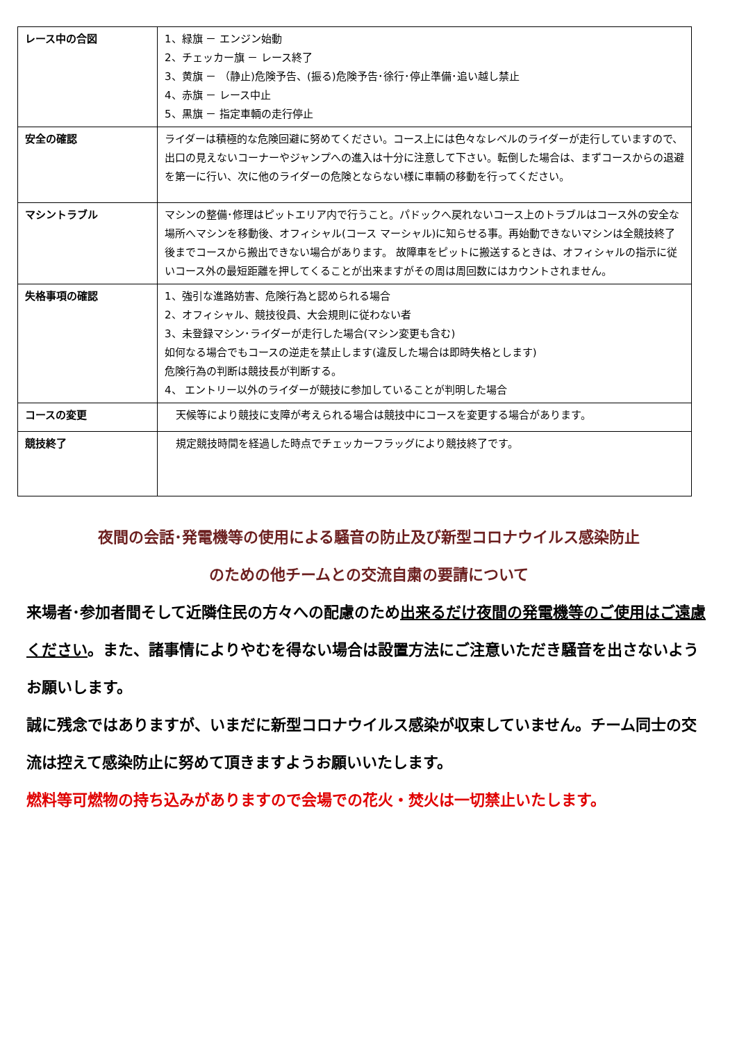| レース中の合図 | 1、緑旗 － エンジン始動 2、チェッカー旗 － レース終了 3、黄旗 － （静止)危険予告、(振る)危険予告･徐行･停止準備･追い越し禁止 4、赤旗 － レース中止 5、黒旗 － 指定車輌の走行停止 |
| 安全の確認 | ライダーは積極的な危険回避に努めてください。コース上には色々なレベルのライダーが走行していますので、出口の見えないコーナーやジャンプへの進入は十分に注意して下さい。転倒した場合は、まずコースからの退避を第一に行い、次に他のライダーの危険とならない様に車輌の移動を行ってください。 |
| マシントラブル | マシンの整備･修理はピットエリア内で行うこと。パドックへ戻れないコース上のトラブルはコース外の安全な場所へマシンを移動後、オフィシャル(コース マーシャル)に知らせる事。再始動できないマシンは全競技終了後までコースから搬出できない場合があります。 故障車をピットに搬送するときは、オフィシャルの指示に従いコース外の最短距離を押してくることが出来ますがその周は周回数にはカウントされません。 |
| 失格事項の確認 | 1、強引な進路妨害、危険行為と認められる場合 2、オフィシャル、競技役員、大会規則に従わない者 3、未登録マシン･ライダーが走行した場合(マシン変更も含む) 如何なる場合でもコースの逆走を禁止します(違反した場合は即時失格とします) 危険行為の判断は競技長が判断する。 4、 エントリー以外のライダーが競技に参加していることが判明した場合 |
| コースの変更 | 天候等により競技に支障が考えられる場合は競技中にコースを変更する場合があります。 |
| 競技終了 | 規定競技時間を経過した時点でチェッカーフラッグにより競技終了です。 |
夜間の会話･発電機等の使用による騒音の防止及び新型コロナウイルス感染防止
のための他チームとの交流自粛の要請について
来場者･参加者間そして近隣住民の方々への配慮のため出来るだけ夜間の発電機等のご使用はご遠慮ください。また、諸事情によりやむを得ない場合は設置方法にご注意いただき騒音を出さないようお願いします。
誠に残念ではありますが、いまだに新型コロナウイルス感染が収束していません。チーム同士の交流は控えて感染防止に努めて頂きますようお願いいたします。
燃料等可燃物の持ち込みがありますので会場での花火・焚火は一切禁止いたします。